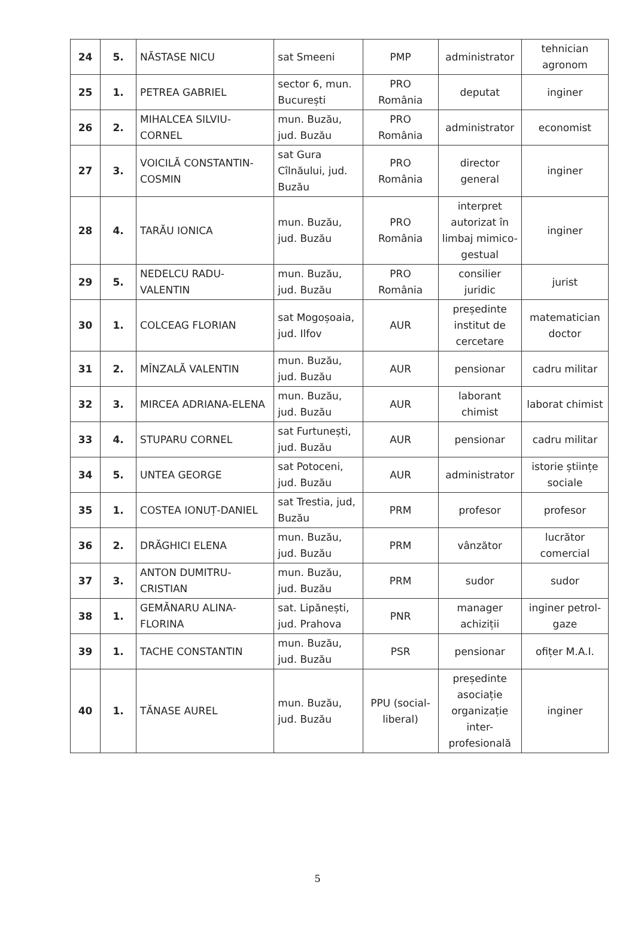| 24 | 5. | NĂSTASE NICU | sat Smeeni | PMP | administrator | tehnician agronom |
| 25 | 1. | PETREA GABRIEL | sector 6, mun. București | PRO România | deputat | inginer |
| 26 | 2. | MIHALCEA SILVIU-CORNEL | mun. Buzău, jud. Buzău | PRO România | administrator | economist |
| 27 | 3. | VOICILĂ CONSTANTIN-COSMIN | sat Gura Cîlnăului, jud. Buzău | PRO România | director general | inginer |
| 28 | 4. | TARĂU IONICA | mun. Buzău, jud. Buzău | PRO România | interpret autorizat în limbaj mimico-gestual | inginer |
| 29 | 5. | NEDELCU RADU-VALENTIN | mun. Buzău, jud. Buzău | PRO România | consilier juridic | jurist |
| 30 | 1. | COLCEAG FLORIAN | sat Mogoșoaia, jud. Ilfov | AUR | președinte institut de cercetare | matematician doctor |
| 31 | 2. | MÎNZALĂ VALENTIN | mun. Buzău, jud. Buzău | AUR | pensionar | cadru militar |
| 32 | 3. | MIRCEA ADRIANA-ELENA | mun. Buzău, jud. Buzău | AUR | laborant chimist | laborat chimist |
| 33 | 4. | STUPARU CORNEL | sat Furtunești, jud. Buzău | AUR | pensionar | cadru militar |
| 34 | 5. | UNTEA GEORGE | sat Potoceni, jud. Buzău | AUR | administrator | istorie științe sociale |
| 35 | 1. | COSTEA IONUȚ-DANIEL | sat Trestia, jud, Buzău | PRM | profesor | profesor |
| 36 | 2. | DRĂGHICI ELENA | mun. Buzău, jud. Buzău | PRM | vânzător | lucrător comercial |
| 37 | 3. | ANTON DUMITRU-CRISTIAN | mun. Buzău, jud. Buzău | PRM | sudor | sudor |
| 38 | 1. | GEMĂNARU ALINA-FLORINA | sat. Lipănești, jud. Prahova | PNR | manager achiziții | inginer petrol-gaze |
| 39 | 1. | TACHE CONSTANTIN | mun. Buzău, jud. Buzău | PSR | pensionar | ofițer M.A.I. |
| 40 | 1. | TĂNASE AUREL | mun. Buzău, jud. Buzău | PPU (social-liberal) | președinte asociație organizație inter-profesională | inginer |
5